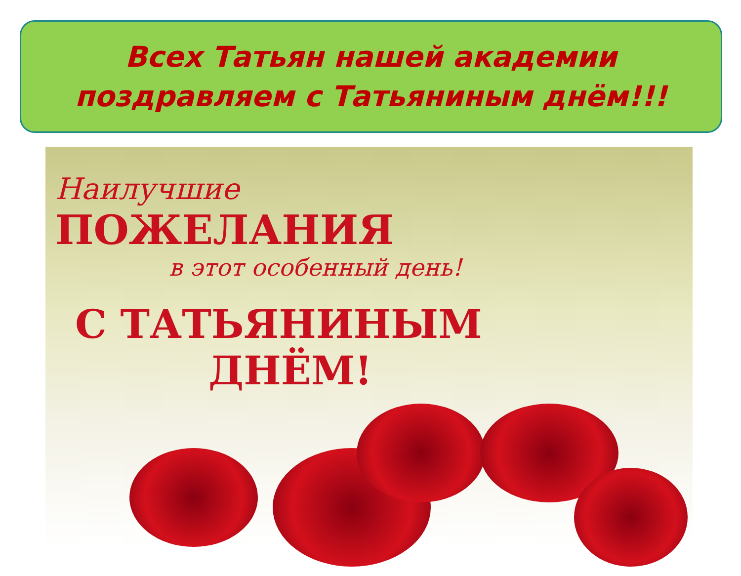Всех Татьян нашей академии
поздравляем с Татьяниным днём!!!
Наилучшие
ПОЖЕЛАНИЯ
в этот особенный день!
С ТАТЬЯНИНЫМ
ДНЁМ!